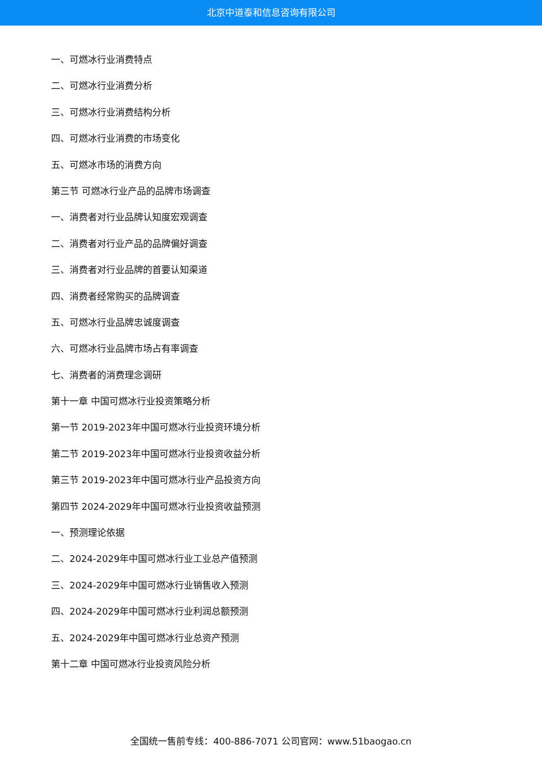北京中道泰和信息咨询有限公司
一、可燃冰行业消费特点
二、可燃冰行业消费分析
三、可燃冰行业消费结构分析
四、可燃冰行业消费的市场变化
五、可燃冰市场的消费方向
第三节 可燃冰行业产品的品牌市场调查
一、消费者对行业品牌认知度宏观调查
二、消费者对行业产品的品牌偏好调查
三、消费者对行业品牌的首要认知渠道
四、消费者经常购买的品牌调查
五、可燃冰行业品牌忠诚度调查
六、可燃冰行业品牌市场占有率调查
七、消费者的消费理念调研
第十一章 中国可燃冰行业投资策略分析
第一节 2019-2023年中国可燃冰行业投资环境分析
第二节 2019-2023年中国可燃冰行业投资收益分析
第三节 2019-2023年中国可燃冰行业产品投资方向
第四节 2024-2029年中国可燃冰行业投资收益预测
一、预测理论依据
二、2024-2029年中国可燃冰行业工业总产值预测
三、2024-2029年中国可燃冰行业销售收入预测
四、2024-2029年中国可燃冰行业利润总额预测
五、2024-2029年中国可燃冰行业总资产预测
第十二章 中国可燃冰行业投资风险分析
全国统一售前专线：400-886-7071 公司官网：www.51baogao.cn